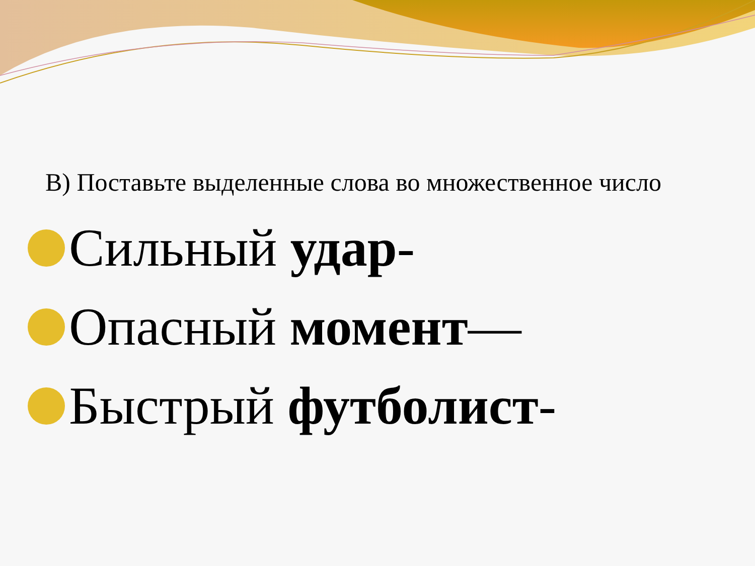В) Поставьте выделенные слова во множественное число
Сильный удар-
Опасный момент—
Быстрый футболист-